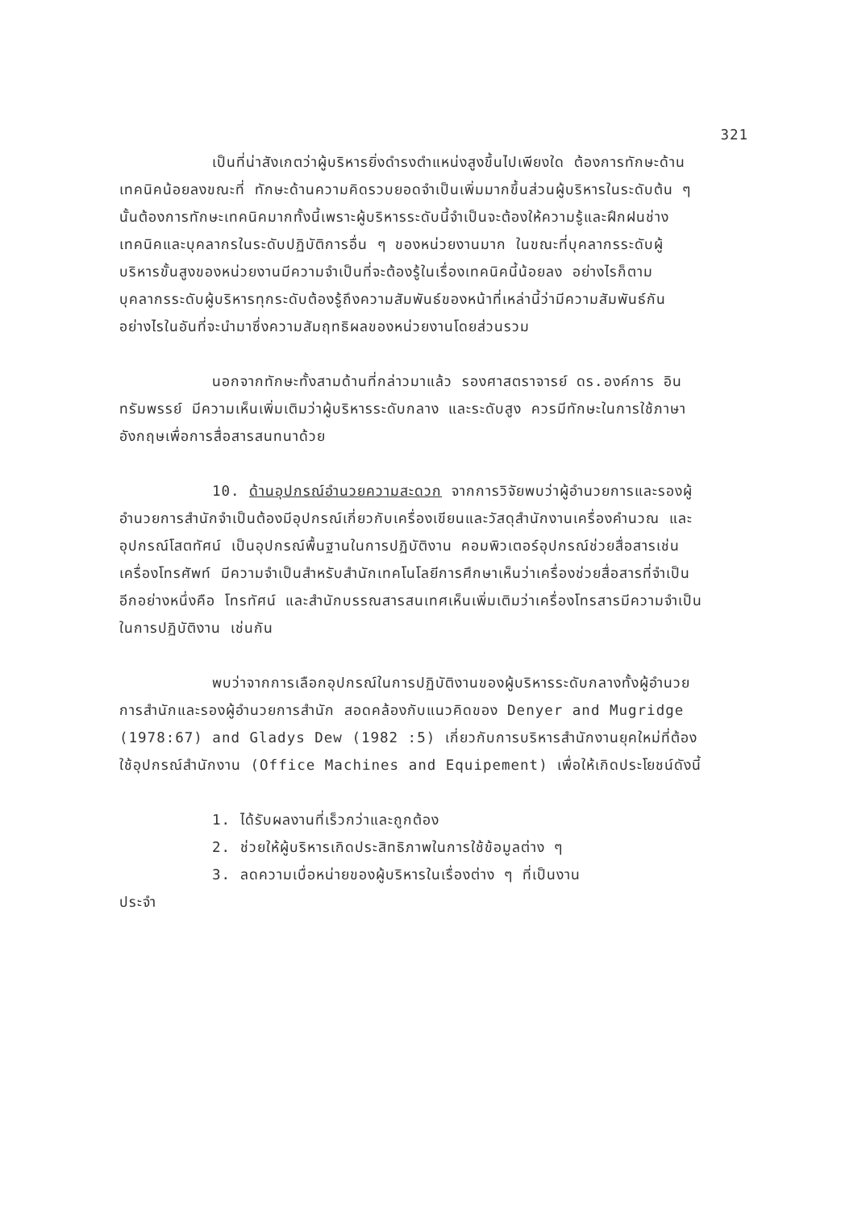321
เป็นที่น่าสังเกตว่าผู้บริหารยิ่งดำรงตำแหน่งสูงขึ้นไปเพียงใด ต้องการทักษะด้านเทคนิคน้อยลงขณะที่ ทักษะด้านความคิดรวบยอดจำเป็นเพิ่มมากขึ้นส่วนผู้บริหารในระดับต้น ๆ นั้นต้องการทักษะเทคนิคมากทั้งนี้เพราะผู้บริหารระดับนี้จำเป็นจะต้องให้ความรู้และฝึกฝนช่างเทคนิคและบุคลากรในระดับปฏิบัติการอื่น ๆ ของหน่วยงานมาก ในขณะที่บุคลากรระดับผู้บริหารขั้นสูงของหน่วยงานมีความจำเป็นที่จะต้องรู้ในเรื่องเทคนิคนี้น้อยลง อย่างไรก็ตามบุคลากรระดับผู้บริหารทุกระดับต้องรู้ถึงความสัมพันธ์ของหน้าที่เหล่านี้ว่ามีความสัมพันธ์กันอย่างไรในอันที่จะนำมาซึ่งความสัมฤทธิผลของหน่วยงานโดยส่วนรวม
นอกจากทักษะทั้งสามด้านที่กล่าวมาแล้ว รองศาสตราจารย์ ดร.องค์การ อินทรัมพรรย์ มีความเห็นเพิ่มเติมว่าผู้บริหารระดับกลาง และระดับสูง ควรมีทักษะในการใช้ภาษาอังกฤษเพื่อการสื่อสารสนทนาด้วย
10. ด้านอุปกรณ์อำนวยความสะดวก จากการวิจัยพบว่าผู้อำนวยการและรองผู้อำนวยการสำนักจำเป็นต้องมีอุปกรณ์เกี่ยวกับเครื่องเขียนและวัสดุสำนักงานเครื่องคำนวณ และอุปกรณ์โสตทัศน์ เป็นอุปกรณ์พื้นฐานในการปฏิบัติงาน คอมพิวเตอร์อุปกรณ์ช่วยสื่อสารเช่น เครื่องโทรศัพท์ มีความจำเป็นสำหรับสำนักเทคโนโลยีการศึกษาเห็นว่าเครื่องช่วยสื่อสารที่จำเป็นอีกอย่างหนึ่งคือ โทรทัศน์ และสำนักบรรณสารสนเทศเห็นเพิ่มเติมว่าเครื่องโทรสารมีความจำเป็นในการปฏิบัติงาน เช่นกัน
พบว่าจากการเลือกอุปกรณ์ในการปฏิบัติงานของผู้บริหารระดับกลางทั้งผู้อำนวยการสำนักและรองผู้อำนวยการสำนัก สอดคล้องกับแนวคิดของ Denyer and Mugridge (1978:67) and Gladys Dew (1982 :5) เกี่ยวกับการบริหารสำนักงานยุคใหม่ที่ต้องใช้อุปกรณ์สำนักงาน (Office Machines and Equipement) เพื่อให้เกิดประโยชน์ดังนี้
1. ได้รับผลงานที่เร็วกว่าและถูกต้อง
2. ช่วยให้ผู้บริหารเกิดประสิทธิภาพในการใช้ข้อมูลต่าง ๆ
3. ลดความเบื่อหน่ายของผู้บริหารในเรื่องต่าง ๆ ที่เป็นงาน
ประจำ